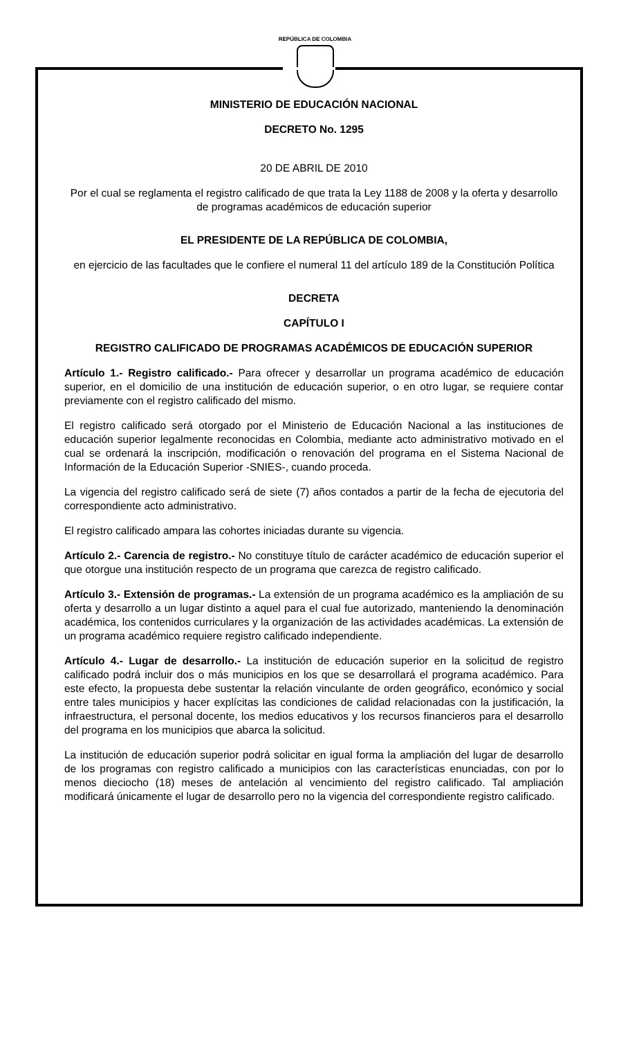REPÚBLICA DE COLOMBIA
MINISTERIO DE EDUCACIÓN NACIONAL
DECRETO No. 1295
20 DE ABRIL DE 2010
Por el cual se reglamenta el registro calificado de que trata la Ley 1188 de 2008 y la oferta y desarrollo de programas académicos de educación superior
EL PRESIDENTE DE LA REPÚBLICA DE COLOMBIA,
en ejercicio de las facultades que le confiere el numeral 11 del artículo 189 de la Constitución Política
DECRETA
CAPÍTULO I
REGISTRO CALIFICADO DE PROGRAMAS ACADÉMICOS DE EDUCACIÓN SUPERIOR
Artículo 1.- Registro calificado.- Para ofrecer y desarrollar un programa académico de educación superior, en el domicilio de una institución de educación superior, o en otro lugar, se requiere contar previamente con el registro calificado del mismo.
El registro calificado será otorgado por el Ministerio de Educación Nacional a las instituciones de educación superior legalmente reconocidas en Colombia, mediante acto administrativo motivado en el cual se ordenará la inscripción, modificación o renovación del programa en el Sistema Nacional de Información de la Educación Superior -SNIES-, cuando proceda.
La vigencia del registro calificado será de siete (7) años contados a partir de la fecha de ejecutoria del correspondiente acto administrativo.
El registro calificado ampara las cohortes iniciadas durante su vigencia.
Artículo 2.- Carencia de registro.- No constituye título de carácter académico de educación superior el que otorgue una institución respecto de un programa que carezca de registro calificado.
Artículo 3.- Extensión de programas.- La extensión de un programa académico es la ampliación de su oferta y desarrollo a un lugar distinto a aquel para el cual fue autorizado, manteniendo la denominación académica, los contenidos curriculares y la organización de las actividades académicas. La extensión de un programa académico requiere registro calificado independiente.
Artículo 4.- Lugar de desarrollo.- La institución de educación superior en la solicitud de registro calificado podrá incluir dos o más municipios en los que se desarrollará el programa académico. Para este efecto, la propuesta debe sustentar la relación vinculante de orden geográfico, económico y social entre tales municipios y hacer explícitas las condiciones de calidad relacionadas con la justificación, la infraestructura, el personal docente, los medios educativos y los recursos financieros para el desarrollo del programa en los municipios que abarca la solicitud.
La institución de educación superior podrá solicitar en igual forma la ampliación del lugar de desarrollo de los programas con registro calificado a municipios con las características enunciadas, con por lo menos dieciocho (18) meses de antelación al vencimiento del registro calificado. Tal ampliación modificará únicamente el lugar de desarrollo pero no la vigencia del correspondiente registro calificado.